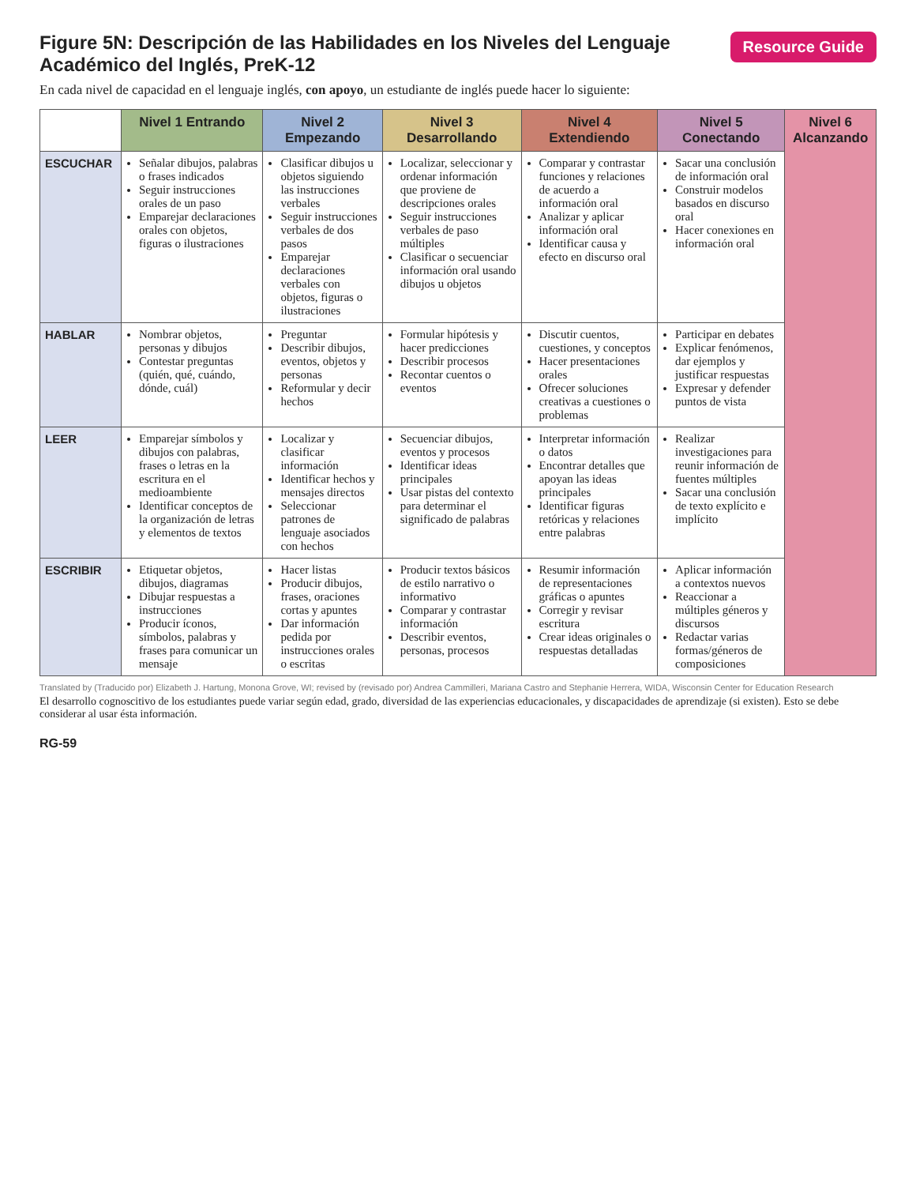Resource Guide
Figure 5N: Descripción de las Habilidades en los Niveles del Lenguaje Académico del Inglés, PreK-12
En cada nivel de capacidad en el lenguaje inglés, con apoyo, un estudiante de inglés puede hacer lo siguiente:
| | Nivel 1 Entrando | Nivel 2 Empezando | Nivel 3 Desarrollando | Nivel 4 Extendiendo | Nivel 5 Conectando | Nivel 6 Alcanzando |
| --- | --- | --- | --- | --- | --- | --- |
| ESCUCHAR | Señalar dibujos, palabras o frases indicados Seguir instrucciones orales de un paso Emparejar declaraciones orales con objetos, figuras o ilustraciones | Clasificar dibujos u objetos siguiendo las instrucciones verbales Seguir instrucciones verbales de dos pasos Emparejar declaraciones verbales con objetos, figuras o ilustraciones | Localizar, seleccionar y ordenar información que proviene de descripciones orales Seguir instrucciones verbales de paso múltiples Clasificar o secuenciar información oral usando dibujos u objetos | Comparar y contrastar funciones y relaciones de acuerdo a información oral Analizar y aplicar información oral Identificar causa y efecto en discurso oral | Sacar una conclusión de información oral Construir modelos basados en discurso oral Hacer conexiones en información oral | |
| HABLAR | Nombrar objetos, personas y dibujos Contestar preguntas (quién, qué, cuándo, dónde, cuál) | Preguntar Describir dibujos, eventos, objetos y personas Reformular y decir hechos | Formular hipótesis y hacer predicciones Describir procesos Recontar cuentos o eventos | Discutir cuentos, cuestiones, y conceptos Hacer presentaciones orales Ofrecer soluciones creativas a cuestiones o problemas | Participar en debates Explicar fenómenos, dar ejemplos y justificar respuestas Expresar y defender puntos de vista | |
| LEER | Emparejar símbolos y dibujos con palabras, frases o letras en la escritura en el medioambiente Identificar conceptos de la organización de letras y elementos de textos | Localizar y clasificar información Identificar hechos y mensajes directos Seleccionar patrones de lenguaje asociados con hechos | Secuenciar dibujos, eventos y procesos Identificar ideas principales Usar pistas del contexto para determinar el significado de palabras | Interpretar información o datos Encontrar detalles que apoyan las ideas principales Identificar figuras retóricas y relaciones entre palabras | Realizar investigaciones para reunir información de fuentes múltiples Sacar una conclusión de texto explícito e implícito | |
| ESCRIBIR | Etiquetar objetos, dibujos, diagramas Dibujar respuestas a instrucciones Producir íconos, símbolos, palabras y frases para comunicar un mensaje | Hacer listas Producir dibujos, frases, oraciones cortas y apuntes Dar información pedida por instrucciones orales o escritas | Producir textos básicos de estilo narrativo o informativo Comparar y contrastar información Describir eventos, personas, procesos | Resumir información de representaciones gráficas o apuntes Corregir y revisar escritura Crear ideas originales o respuestas detalladas | Aplicar información a contextos nuevos Reaccionar a múltiples géneros y discursos Redactar varias formas/géneros de composiciones | |
Translated by (Traducido por) Elizabeth J. Hartung, Monona Grove, WI; revised by (revisado por) Andrea Cammilleri, Mariana Castro and Stephanie Herrera, WIDA, Wisconsin Center for Education Research
El desarrollo cognoscitivo de los estudiantes puede variar según edad, grado, diversidad de las experiencias educacionales, y discapacidades de aprendizaje (si existen). Esto se debe considerar al usar ésta información.
RG-59